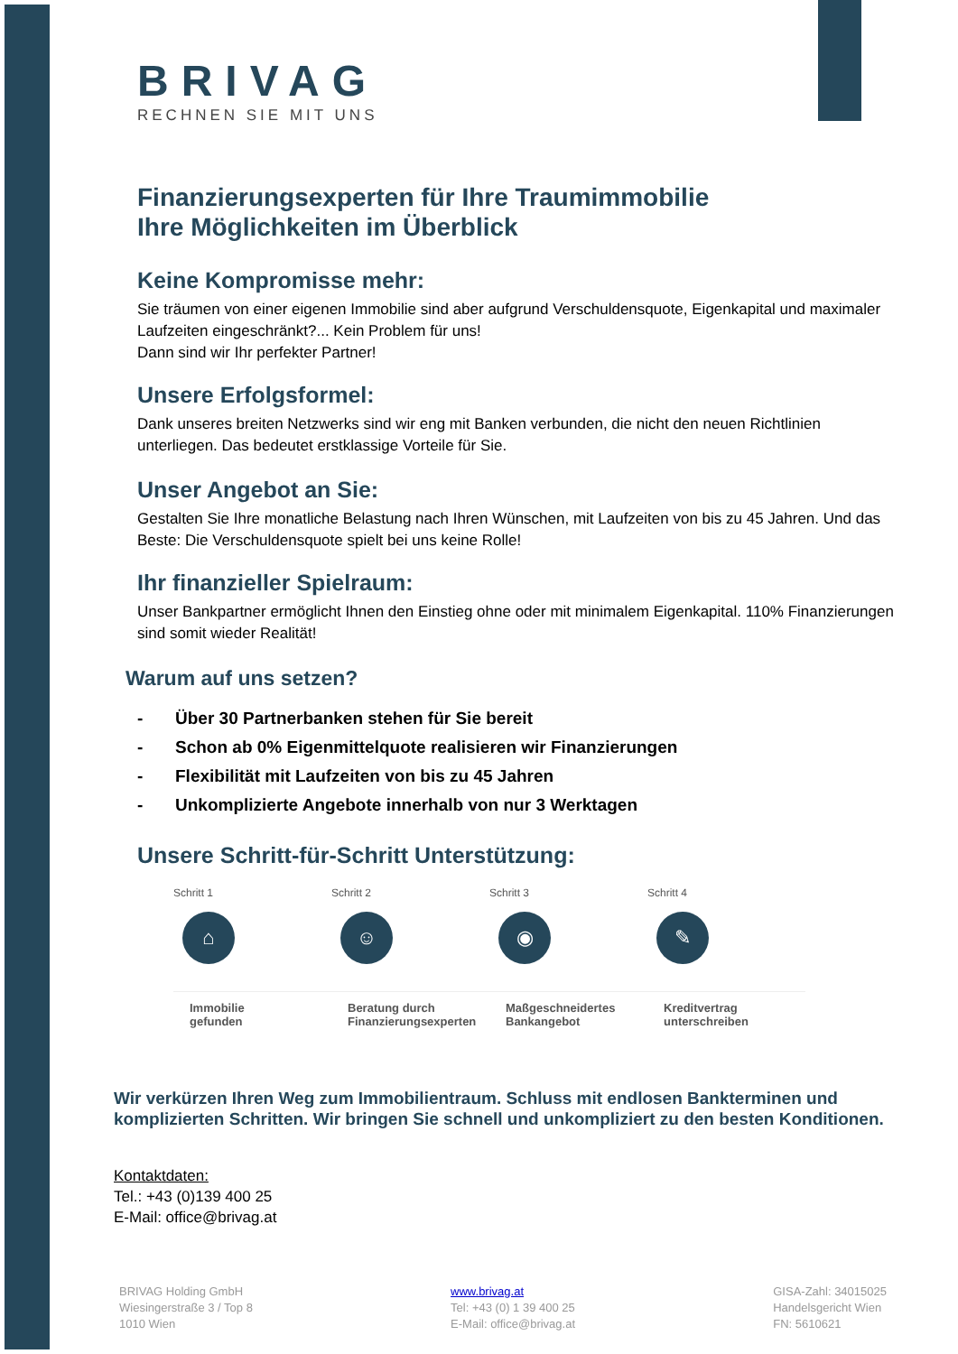BRIVAG
RECHNEN SIE MIT UNS
Finanzierungsexperten für Ihre Traumimmobilie
Ihre Möglichkeiten im Überblick
Keine Kompromisse mehr:
Sie träumen von einer eigenen Immobilie sind aber aufgrund Verschuldensquote, Eigenkapital und maximaler Laufzeiten eingeschränkt?... Kein Problem für uns!
Dann sind wir Ihr perfekter Partner!
Unsere Erfolgsformel:
Dank unseres breiten Netzwerks sind wir eng mit Banken verbunden, die nicht den neuen Richtlinien unterliegen. Das bedeutet erstklassige Vorteile für Sie.
Unser Angebot an Sie:
Gestalten Sie Ihre monatliche Belastung nach Ihren Wünschen, mit Laufzeiten von bis zu 45 Jahren. Und das Beste: Die Verschuldensquote spielt bei uns keine Rolle!
Ihr finanzieller Spielraum:
Unser Bankpartner ermöglicht Ihnen den Einstieg ohne oder mit minimalem Eigenkapital. 110% Finanzierungen sind somit wieder Realität!
Warum auf uns setzen?
- Über 30 Partnerbanken stehen für Sie bereit
- Schon ab 0% Eigenmittelquote realisieren wir Finanzierungen
- Flexibilität mit Laufzeiten von bis zu 45 Jahren
- Unkomplizierte Angebote innerhalb von nur 3 Werktagen
Unsere Schritt-für-Schritt Unterstützung:
Schritt 1
⌂
Immobilie
gefunden
Schritt 2
☺
Beratung durch
Finanzierungsexperten
Schritt 3
◉
Maßgeschneidertes
Bankangebot
Schritt 4
✎
Kreditvertrag
unterschreiben
Wir verkürzen Ihren Weg zum Immobilientraum. Schluss mit endlosen Bankterminen und komplizierten Schritten. Wir bringen Sie schnell und unkompliziert zu den besten Konditionen.
Kontaktdaten:
Tel.: +43 (0)139 400 25
E-Mail: office@brivag.at
BRIVAG Holding GmbH
Wiesingerstraße 3 / Top 8
1010 Wien
www.brivag.at
Tel: +43 (0) 1 39 400 25
E-Mail: office@brivag.at
GISA-Zahl: 34015025
Handelsgericht Wien
FN: 5610621